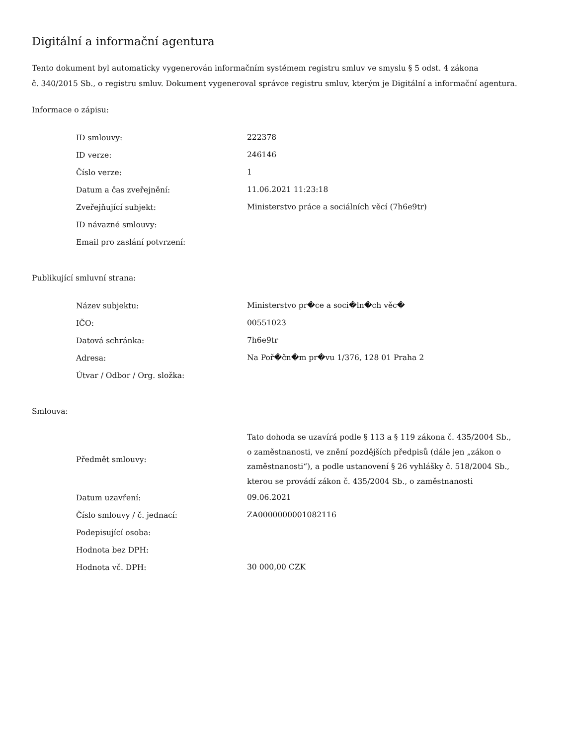Digitální a informační agentura
Tento dokument byl automaticky vygenerován informačním systémem registru smluv ve smyslu § 5 odst. 4 zákona
č. 340/2015 Sb., o registru smluv. Dokument vygeneroval správce registru smluv, kterým je Digitální a informační agentura.
Informace o zápisu:
| ID smlouvy: | 222378 |
| ID verze: | 246146 |
| Číslo verze: | 1 |
| Datum a čas zveřejnění: | 11.06.2021 11:23:18 |
| Zveřejňující subjekt: | Ministerstvo práce a sociálních věcí (7h6e9tr) |
| ID návazné smlouvy: | |
| Email pro zaslání potvrzení: | |
Publikující smluvní strana:
| Název subjektu: | Ministerstvo pr�ce a soci�ln�ch věc� |
| IČO: | 00551023 |
| Datová schránka: | 7h6e9tr |
| Adresa: | Na Poř�čn�m pr�vu 1/376, 128 01 Praha 2 |
| Útvar / Odbor / Org. složka: | |
Smlouva:
| Předmět smlouvy: | Tato dohoda se uzavírá podle § 113 a § 119 zákona č. 435/2004 Sb., o zaměstnanosti, ve znění pozdějších předpisů (dále jen „zákon o zaměstnanosti“), a podle ustanovení § 26 vyhlášky č. 518/2004 Sb., kterou se provádí zákon č. 435/2004 Sb., o zaměstnanosti |
| Datum uzavření: | 09.06.2021 |
| Číslo smlouvy / č. jednací: | ZA0000000001082116 |
| Podepisující osoba: | |
| Hodnota bez DPH: | |
| Hodnota vč. DPH: | 30 000,00 CZK |